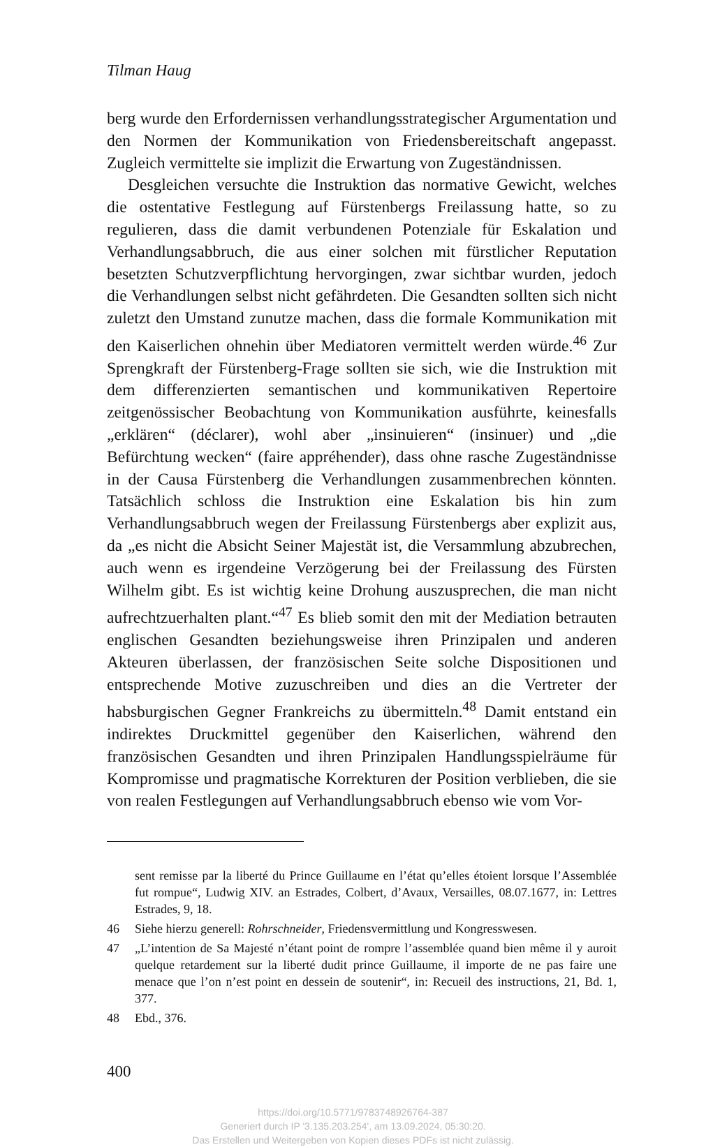Tilman Haug
berg wurde den Erfordernissen verhandlungsstrategischer Argumentation und den Normen der Kommunikation von Friedensbereitschaft angepasst. Zugleich vermittelte sie implizit die Erwartung von Zugeständnissen.
Desgleichen versuchte die Instruktion das normative Gewicht, welches die ostentative Festlegung auf Fürstenbergs Freilassung hatte, so zu regulieren, dass die damit verbundenen Potenziale für Eskalation und Verhandlungsabbruch, die aus einer solchen mit fürstlicher Reputation besetzten Schutzverpflichtung hervorgingen, zwar sichtbar wurden, jedoch die Verhandlungen selbst nicht gefährdeten. Die Gesandten sollten sich nicht zuletzt den Umstand zunutze machen, dass die formale Kommunikation mit den Kaiserlichen ohnehin über Mediatoren vermittelt werden würde.<sup>46</sup> Zur Sprengkraft der Fürstenberg-Frage sollten sie sich, wie die Instruktion mit dem differenzierten semantischen und kommunikativen Repertoire zeitgenössischer Beobachtung von Kommunikation ausführte, keinesfalls „erklären“ (déclarer), wohl aber „insinuieren“ (insinuer) und „die Befürchtung wecken“ (faire appréhender), dass ohne rasche Zugeständnisse in der Causa Fürstenberg die Verhandlungen zusammenbrechen könnten. Tatsächlich schloss die Instruktion eine Eskalation bis hin zum Verhandlungsabbruch wegen der Freilassung Fürstenbergs aber explizit aus, da „es nicht die Absicht Seiner Majestät ist, die Versammlung abzubrechen, auch wenn es irgendeine Verzögerung bei der Freilassung des Fürsten Wilhelm gibt. Es ist wichtig keine Drohung auszusprechen, die man nicht aufrechtzuerhalten plant.“<sup>47</sup> Es blieb somit den mit der Mediation betrauten englischen Gesandten beziehungsweise ihren Prinzipalen und anderen Akteuren überlassen, der französischen Seite solche Dispositionen und entsprechende Motive zuzuschreiben und dies an die Vertreter der habsburgischen Gegner Frankreichs zu übermitteln.<sup>48</sup> Damit entstand ein indirektes Druckmittel gegenüber den Kaiserlichen, während den französischen Gesandten und ihren Prinzipalen Handlungsspielräume für Kompromisse und pragmatische Korrekturen der Position verblieben, die sie von realen Festlegungen auf Verhandlungsabbruch ebenso wie vom Vor-
sent remisse par la liberté du Prince Guillaume en l’état qu’elles étoient lorsque l’Assemblée fut rompue“, Ludwig XIV. an Estrades, Colbert, d’Avaux, Versailles, 08.07.1677, in: Lettres Estrades, 9, 18.
46 Siehe hierzu generell: Rohrschneider, Friedensvermittlung und Kongresswesen.
47 „L’intention de Sa Majesté n’étant point de rompre l’assemblée quand bien même il y auroit quelque retardement sur la liberté dudit prince Guillaume, il importe de ne pas faire une menace que l’on n’est point en dessein de soutenir“, in: Recueil des instructions, 21, Bd. 1, 377.
48 Ebd., 376.
400
https://doi.org/10.5771/9783748926764-387
Generiert durch IP '3.135.203.254', am 13.09.2024, 05:30:20.
Das Erstellen und Weitergeben von Kopien dieses PDFs ist nicht zulässig.